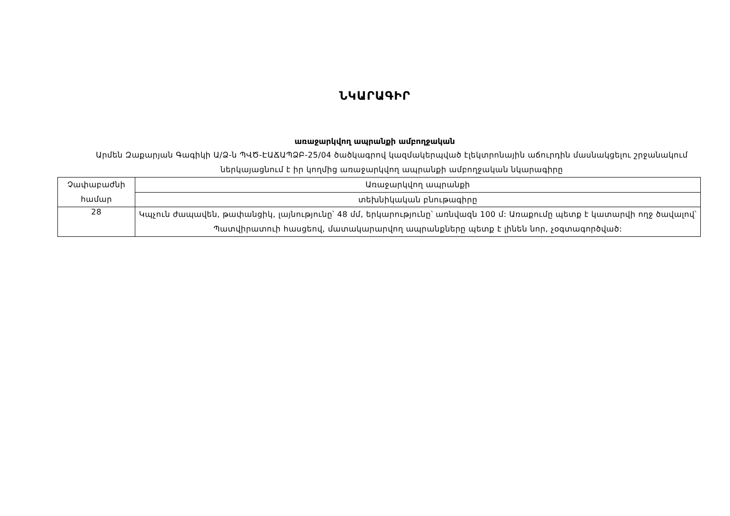ՆԿԱՐԱԳԻՐ
առաջարկվող ապրանքի ամբողջական
Արմեն Զաքարյան Գագիկի Ա/Ձ-ն ՊՎԾ-ԷԱՃԱՊՁԲ-25/04 ծածկագրով կազմակերպված էլեկտրոնային աճուրդին մասնակցելու շրջանակում ներկայացնում է իր կողմից առաջարկվող ապրանքի ամբողջական նկարագիրը
| Չափաբաժնի համար | Առաջարկվող ապրանքի |
| | տեխնիկական բնութագիրը |
| 28 | Կպչուն ժապավեն, թափանցիկ, լայնությունը՝ 48 մմ, երկարությունը՝ առնվազն 100 մ: Առաքումը պետք է կատարվի ողջ ծավալով՝ Պատվիրատուի հասցեով, մատակարարվող ապրանքները պետք է լինեն նոր, չօգտագործված: |